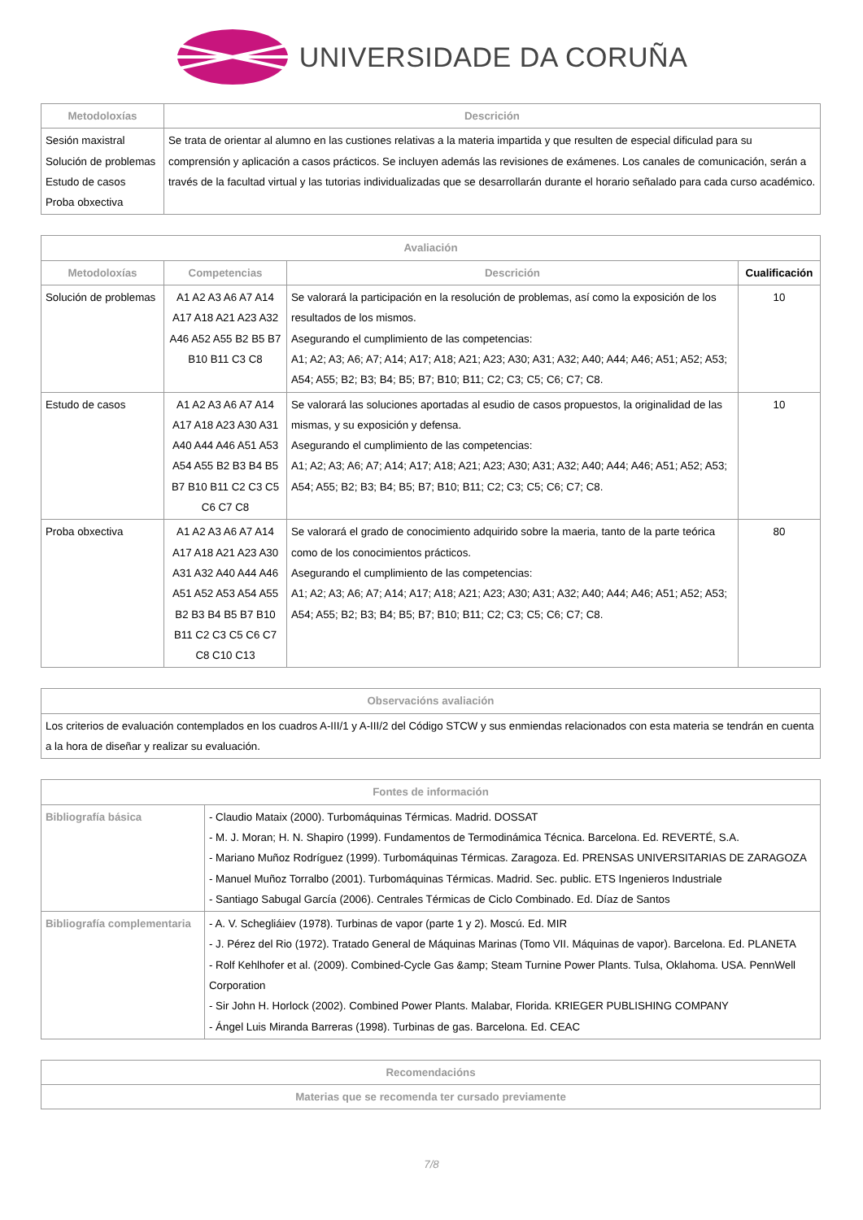UNIVERSIDADE DA CORUÑA
| Metodoloxías | Descrición |
| --- | --- |
| Sesión maxistral Solución de problemas Estudo de casos Proba obxectiva | Se trata de orientar al alumno en las custiones relativas a la materia impartida y que resulten de especial dificulad para su comprensión y aplicación a casos prácticos. Se incluyen además las revisiones de exámenes. Los canales de comunicación, serán a través de la facultad virtual y las tutorias individualizadas que se desarrollarán durante el horario señalado para cada curso académico. |
| Avaliación | | | |
| --- | --- | --- | --- |
| Metodoloxías | Competencias | Descrición | Cualificación |
| Solución de problemas | A1 A2 A3 A6 A7 A14 A17 A18 A21 A23 A32 A46 A52 A55 B2 B5 B7 B10 B11 C3 C8 | Se valorará la participación en la resolución de problemas, así como la exposición de los resultados de los mismos. Asegurando el cumplimiento de las competencias: A1; A2; A3; A6; A7; A14; A17; A18; A21; A23; A30; A31; A32; A40; A44; A46; A51; A52; A53; A54; A55; B2; B3; B4; B5; B7; B10; B11; C2; C3; C5; C6; C7; C8. | 10 |
| Estudo de casos | A1 A2 A3 A6 A7 A14 A17 A18 A23 A30 A31 A40 A44 A46 A51 A53 A54 A55 B2 B3 B4 B5 B7 B10 B11 C2 C3 C5 C6 C7 C8 | Se valorará las soluciones aportadas al esudio de casos propuestos, la originalidad de las mismas, y su exposición y defensa. Asegurando el cumplimiento de las competencias: A1; A2; A3; A6; A7; A14; A17; A18; A21; A23; A30; A31; A32; A40; A44; A46; A51; A52; A53; A54; A55; B2; B3; B4; B5; B7; B10; B11; C2; C3; C5; C6; C7; C8. | 10 |
| Proba obxectiva | A1 A2 A3 A6 A7 A14 A17 A18 A21 A23 A30 A31 A32 A40 A44 A46 A51 A52 A53 A54 A55 B2 B3 B4 B5 B7 B10 B11 C2 C3 C5 C6 C7 C8 C10 C13 | Se valorará el grado de conocimiento adquirido sobre la maeria, tanto de la parte teórica como de los conocimientos prácticos. Asegurando el cumplimiento de las competencias: A1; A2; A3; A6; A7; A14; A17; A18; A21; A23; A30; A31; A32; A40; A44; A46; A51; A52; A53; A54; A55; B2; B3; B4; B5; B7; B10; B11; C2; C3; C5; C6; C7; C8. | 80 |
| Observacións avaliación |
| --- |
| Los criterios de evaluación contemplados en los cuadros A-III/1 y A-III/2 del Código STCW y sus enmiendas relacionados con esta materia se tendrán en cuenta a la hora de diseñar y realizar su evaluación. |
| Fontes de información | |
| --- | --- |
| Bibliografía básica | - Claudio Mataix (2000). Turbomáquinas Térmicas. Madrid. DOSSAT - M. J. Moran; H. N. Shapiro (1999). Fundamentos de Termodinámica Técnica. Barcelona. Ed. REVERTÉ, S.A. - Mariano Muñoz Rodríguez (1999). Turbomáquinas Térmicas. Zaragoza. Ed. PRENSAS UNIVERSITARIAS DE ZARAGOZA - Manuel Muñoz Torralbo (2001). Turbomáquinas Térmicas. Madrid. Sec. public. ETS Ingenieros Industriale - Santiago Sabugal García (2006). Centrales Térmicas de Ciclo Combinado. Ed. Díaz de Santos |
| Bibliografía complementaria | - A. V. Schegliáiev (1978). Turbinas de vapor (parte 1 y 2). Moscú. Ed. MIR - J. Pérez del Rio (1972). Tratado General de Máquinas Marinas (Tomo VII. Máquinas de vapor). Barcelona. Ed. PLANETA - Rolf Kehlhofer et al. (2009). Combined-Cycle Gas &amp; Steam Turnine Power Plants. Tulsa, Oklahoma. USA. PennWell Corporation - Sir John H. Horlock (2002). Combined Power Plants. Malabar, Florida. KRIEGER PUBLISHING COMPANY - Ángel Luis Miranda Barreras (1998). Turbinas de gas. Barcelona. Ed. CEAC |
| Recomendacións |
| --- |
| Materias que se recomenda ter cursado previamente |
7/8